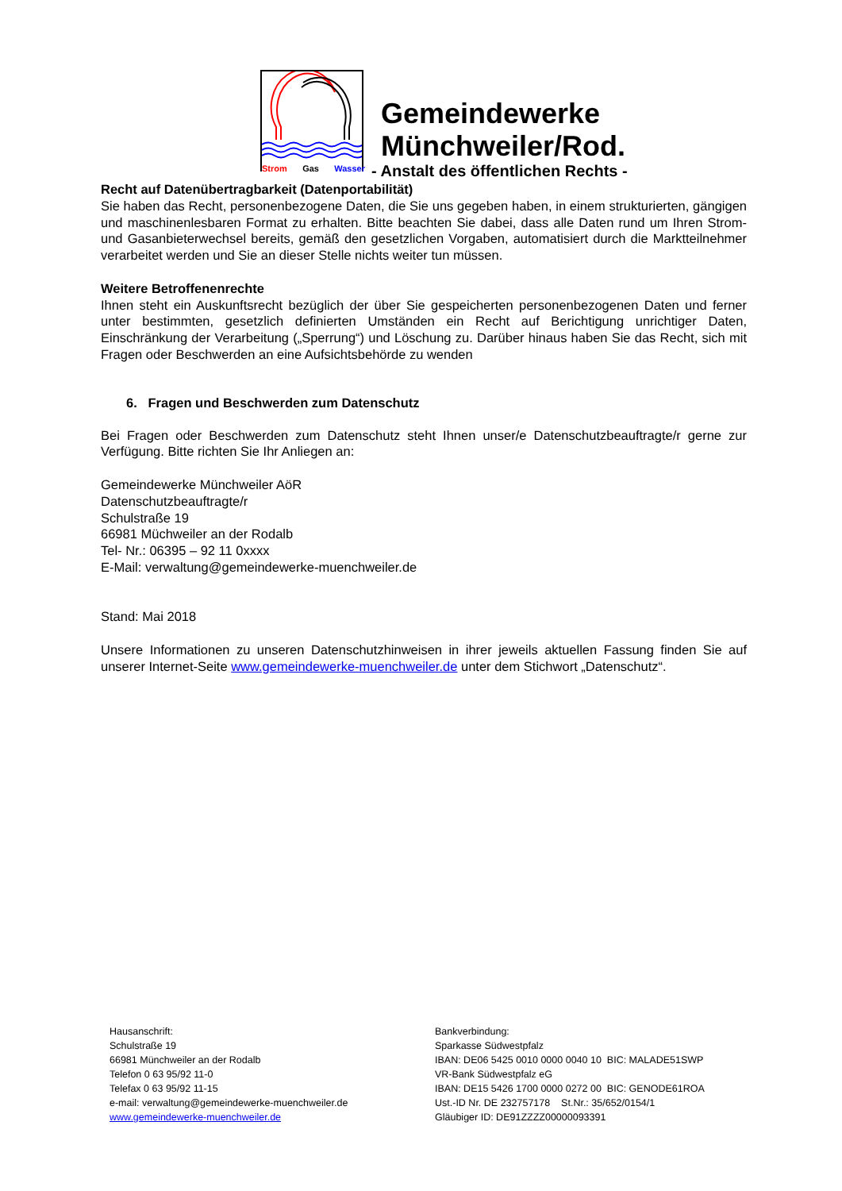Strom Gas Wasser
Gemeindewerke
Münchweiler/Rod.
- Anstalt des öffentlichen Rechts -
Recht auf Datenübertragbarkeit (Datenportabilität)
Sie haben das Recht, personenbezogene Daten, die Sie uns gegeben haben, in einem strukturierten, gängigen und maschinenlesbaren Format zu erhalten. Bitte beachten Sie dabei, dass alle Daten rund um Ihren Strom- und Gasanbieterwechsel bereits, gemäß den gesetzlichen Vorgaben, automatisiert durch die Marktteilnehmer verarbeitet werden und Sie an dieser Stelle nichts weiter tun müssen.
Weitere Betroffenenrechte
Ihnen steht ein Auskunftsrecht bezüglich der über Sie gespeicherten personenbezogenen Daten und ferner unter bestimmten, gesetzlich definierten Umständen ein Recht auf Berichtigung unrichtiger Daten, Einschränkung der Verarbeitung („Sperrung“) und Löschung zu. Darüber hinaus haben Sie das Recht, sich mit Fragen oder Beschwerden an eine Aufsichtsbehörde zu wenden
6. Fragen und Beschwerden zum Datenschutz
Bei Fragen oder Beschwerden zum Datenschutz steht Ihnen unser/e Datenschutzbeauftragte/r gerne zur Verfügung. Bitte richten Sie Ihr Anliegen an:
Gemeindewerke Münchweiler AöR
Datenschutzbeauftragte/r
Schulstraße 19
66981 Müchweiler an der Rodalb
Tel- Nr.: 06395 – 92 11 0xxxx
E-Mail: verwaltung@gemeindewerke-muenchweiler.de
Stand: Mai 2018
Unsere Informationen zu unseren Datenschutzhinweisen in ihrer jeweils aktuellen Fassung finden Sie auf unserer Internet-Seite www.gemeindewerke-muenchweiler.de unter dem Stichwort „Datenschutz“.
Hausanschrift:
Schulstraße 19
66981 Münchweiler an der Rodalb
Telefon 0 63 95/92 11-0
Telefax 0 63 95/92 11-15
e-mail: verwaltung@gemeindewerke-muenchweiler.de
www.gemeindewerke-muenchweiler.de
Bankverbindung:
Sparkasse Südwestpfalz
IBAN: DE06 5425 0010 0000 0040 10 BIC: MALADE51SWP
VR-Bank Südwestpfalz eG
IBAN: DE15 5426 1700 0000 0272 00 BIC: GENODE61ROA
Ust.-ID Nr. DE 232757178 St.Nr.: 35/652/0154/1
Gläubiger ID: DE91ZZZZ00000093391